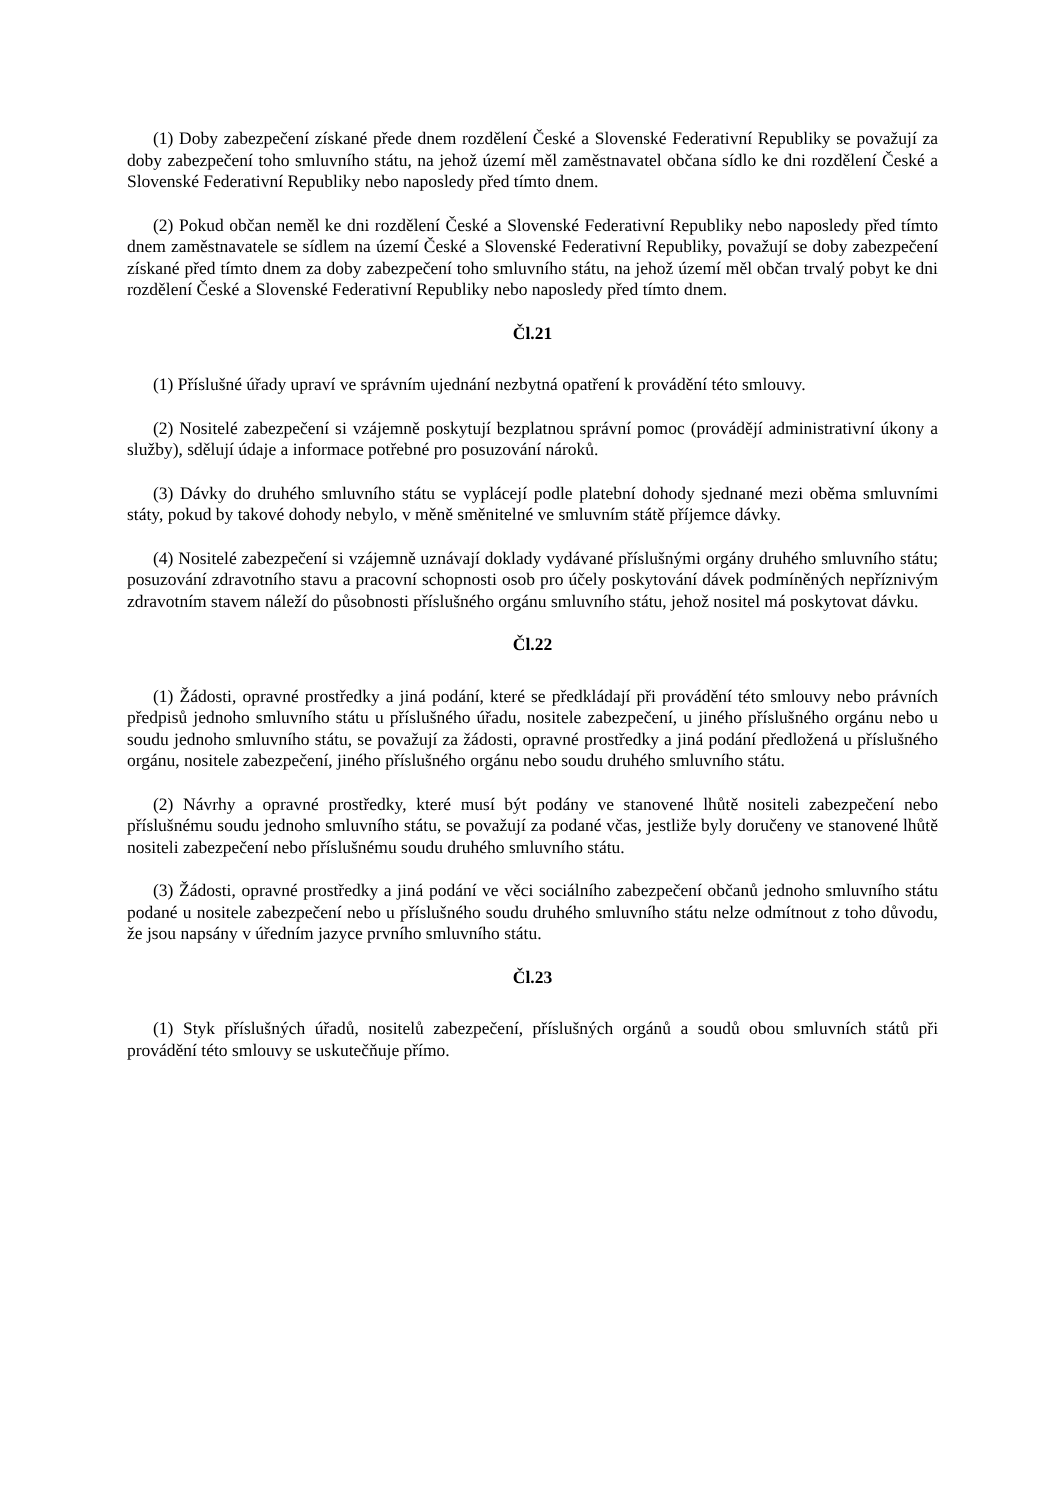(1) Doby zabezpečení získané přede dnem rozdělení České a Slovenské Federativní Republiky se považují za doby zabezpečení toho smluvního státu, na jehož území měl zaměstnavatel občana sídlo ke dni rozdělení České a Slovenské Federativní Republiky nebo naposledy před tímto dnem.
(2) Pokud občan neměl ke dni rozdělení České a Slovenské Federativní Republiky nebo naposledy před tímto dnem zaměstnavatele se sídlem na území České a Slovenské Federativní Republiky, považují se doby zabezpečení získané před tímto dnem za doby zabezpečení toho smluvního státu, na jehož území měl občan trvalý pobyt ke dni rozdělení České a Slovenské Federativní Republiky nebo naposledy před tímto dnem.
Čl.21
(1) Příslušné úřady upraví ve správním ujednání nezbytná opatření k provádění této smlouvy.
(2) Nositelé zabezpečení si vzájemně poskytují bezplatnou správní pomoc (provádějí administrativní úkony a služby), sdělují údaje a informace potřebné pro posuzování nároků.
(3) Dávky do druhého smluvního státu se vyplácejí podle platební dohody sjednané mezi oběma smluvními státy, pokud by takové dohody nebylo, v měně směnitelné ve smluvním státě příjemce dávky.
(4) Nositelé zabezpečení si vzájemně uznávají doklady vydávané příslušnými orgány druhého smluvního státu; posuzování zdravotního stavu a pracovní schopnosti osob pro účely poskytování dávek podmíněných nepříznivým zdravotním stavem náleží do působnosti příslušného orgánu smluvního státu, jehož nositel má poskytovat dávku.
Čl.22
(1) Žádosti, opravné prostředky a jiná podání, které se předkládají při provádění této smlouvy nebo právních předpisů jednoho smluvního státu u příslušného úřadu, nositele zabezpečení, u jiného příslušného orgánu nebo u soudu jednoho smluvního státu, se považují za žádosti, opravné prostředky a jiná podání předložená u příslušného orgánu, nositele zabezpečení, jiného příslušného orgánu nebo soudu druhého smluvního státu.
(2) Návrhy a opravné prostředky, které musí být podány ve stanovené lhůtě nositeli zabezpečení nebo příslušnému soudu jednoho smluvního státu, se považují za podané včas, jestliže byly doručeny ve stanovené lhůtě nositeli zabezpečení nebo příslušnému soudu druhého smluvního státu.
(3) Žádosti, opravné prostředky a jiná podání ve věci sociálního zabezpečení občanů jednoho smluvního státu podané u nositele zabezpečení nebo u příslušného soudu druhého smluvního státu nelze odmítnout z toho důvodu, že jsou napsány v úředním jazyce prvního smluvního státu.
Čl.23
(1) Styk příslušných úřadů, nositelů zabezpečení, příslušných orgánů a soudů obou smluvních států při provádění této smlouvy se uskutečňuje přímo.